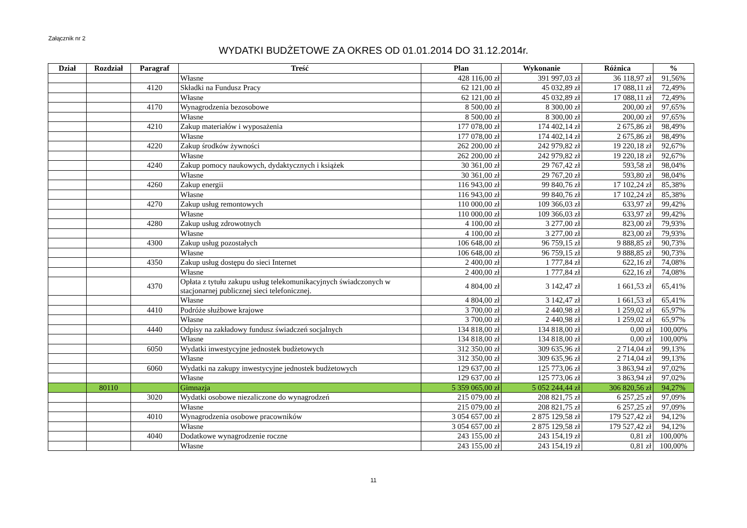Załącznik nr 2
WYDATKI BUDŻETOWE ZA OKRES OD 01.01.2014 DO 31.12.2014r.
| Dział | Rozdział | Paragraf | Treść | Plan | Wykonanie | Różnica | % |
| --- | --- | --- | --- | --- | --- | --- | --- |
| | | | Własne | 428 116,00 zł | 391 997,03 zł | 36 118,97 zł | 91,56% |
| | | 4120 | Składki na Fundusz Pracy | 62 121,00 zł | 45 032,89 zł | 17 088,11 zł | 72,49% |
| | | | Własne | 62 121,00 zł | 45 032,89 zł | 17 088,11 zł | 72,49% |
| | | 4170 | Wynagrodzenia bezosobowe | 8 500,00 zł | 8 300,00 zł | 200,00 zł | 97,65% |
| | | | Własne | 8 500,00 zł | 8 300,00 zł | 200,00 zł | 97,65% |
| | | 4210 | Zakup materiałów i wyposażenia | 177 078,00 zł | 174 402,14 zł | 2 675,86 zł | 98,49% |
| | | | Własne | 177 078,00 zł | 174 402,14 zł | 2 675,86 zł | 98,49% |
| | | 4220 | Zakup środków żywności | 262 200,00 zł | 242 979,82 zł | 19 220,18 zł | 92,67% |
| | | | Własne | 262 200,00 zł | 242 979,82 zł | 19 220,18 zł | 92,67% |
| | | 4240 | Zakup pomocy naukowych, dydaktycznych i książek | 30 361,00 zł | 29 767,42 zł | 593,58 zł | 98,04% |
| | | | Własne | 30 361,00 zł | 29 767,20 zł | 593,80 zł | 98,04% |
| | | 4260 | Zakup energii | 116 943,00 zł | 99 840,76 zł | 17 102,24 zł | 85,38% |
| | | | Własne | 116 943,00 zł | 99 840,76 zł | 17 102,24 zł | 85,38% |
| | | 4270 | Zakup usług remontowych | 110 000,00 zł | 109 366,03 zł | 633,97 zł | 99,42% |
| | | | Własne | 110 000,00 zł | 109 366,03 zł | 633,97 zł | 99,42% |
| | | 4280 | Zakup usług zdrowotnych | 4 100,00 zł | 3 277,00 zł | 823,00 zł | 79,93% |
| | | | Własne | 4 100,00 zł | 3 277,00 zł | 823,00 zł | 79,93% |
| | | 4300 | Zakup usług pozostałych | 106 648,00 zł | 96 759,15 zł | 9 888,85 zł | 90,73% |
| | | | Własne | 106 648,00 zł | 96 759,15 zł | 9 888,85 zł | 90,73% |
| | | 4350 | Zakup usług dostępu do sieci Internet | 2 400,00 zł | 1 777,84 zł | 622,16 zł | 74,08% |
| | | | Własne | 2 400,00 zł | 1 777,84 zł | 622,16 zł | 74,08% |
| | | 4370 | Opłata z tytułu zakupu usług telekomunikacyjnych świadczonych w stacjonarnej publicznej sieci telefonicznej. | 4 804,00 zł | 3 142,47 zł | 1 661,53 zł | 65,41% |
| | | | Własne | 4 804,00 zł | 3 142,47 zł | 1 661,53 zł | 65,41% |
| | | 4410 | Podróże służbowe krajowe | 3 700,00 zł | 2 440,98 zł | 1 259,02 zł | 65,97% |
| | | | Własne | 3 700,00 zł | 2 440,98 zł | 1 259,02 zł | 65,97% |
| | | 4440 | Odpisy na zakładowy fundusz świadczeń socjalnych | 134 818,00 zł | 134 818,00 zł | 0,00 zł | 100,00% |
| | | | Własne | 134 818,00 zł | 134 818,00 zł | 0,00 zł | 100,00% |
| | | 6050 | Wydatki inwestycyjne jednostek budżetowych | 312 350,00 zł | 309 635,96 zł | 2 714,04 zł | 99,13% |
| | | | Własne | 312 350,00 zł | 309 635,96 zł | 2 714,04 zł | 99,13% |
| | | 6060 | Wydatki na zakupy inwestycyjne jednostek budżetowych | 129 637,00 zł | 125 773,06 zł | 3 863,94 zł | 97,02% |
| | | | Własne | 129 637,00 zł | 125 773,06 zł | 3 863,94 zł | 97,02% |
| | 80110 | | Gimnazja | 5 359 065,00 zł | 5 052 244,44 zł | 306 820,56 zł | 94,27% |
| | | 3020 | Wydatki osobowe niezaliczone do wynagrodzeń | 215 079,00 zł | 208 821,75 zł | 6 257,25 zł | 97,09% |
| | | | Własne | 215 079,00 zł | 208 821,75 zł | 6 257,25 zł | 97,09% |
| | | 4010 | Wynagrodzenia osobowe pracowników | 3 054 657,00 zł | 2 875 129,58 zł | 179 527,42 zł | 94,12% |
| | | | Własne | 3 054 657,00 zł | 2 875 129,58 zł | 179 527,42 zł | 94,12% |
| | | 4040 | Dodatkowe wynagrodzenie roczne | 243 155,00 zł | 243 154,19 zł | 0,81 zł | 100,00% |
| | | | Własne | 243 155,00 zł | 243 154,19 zł | 0,81 zł | 100,00% |
11